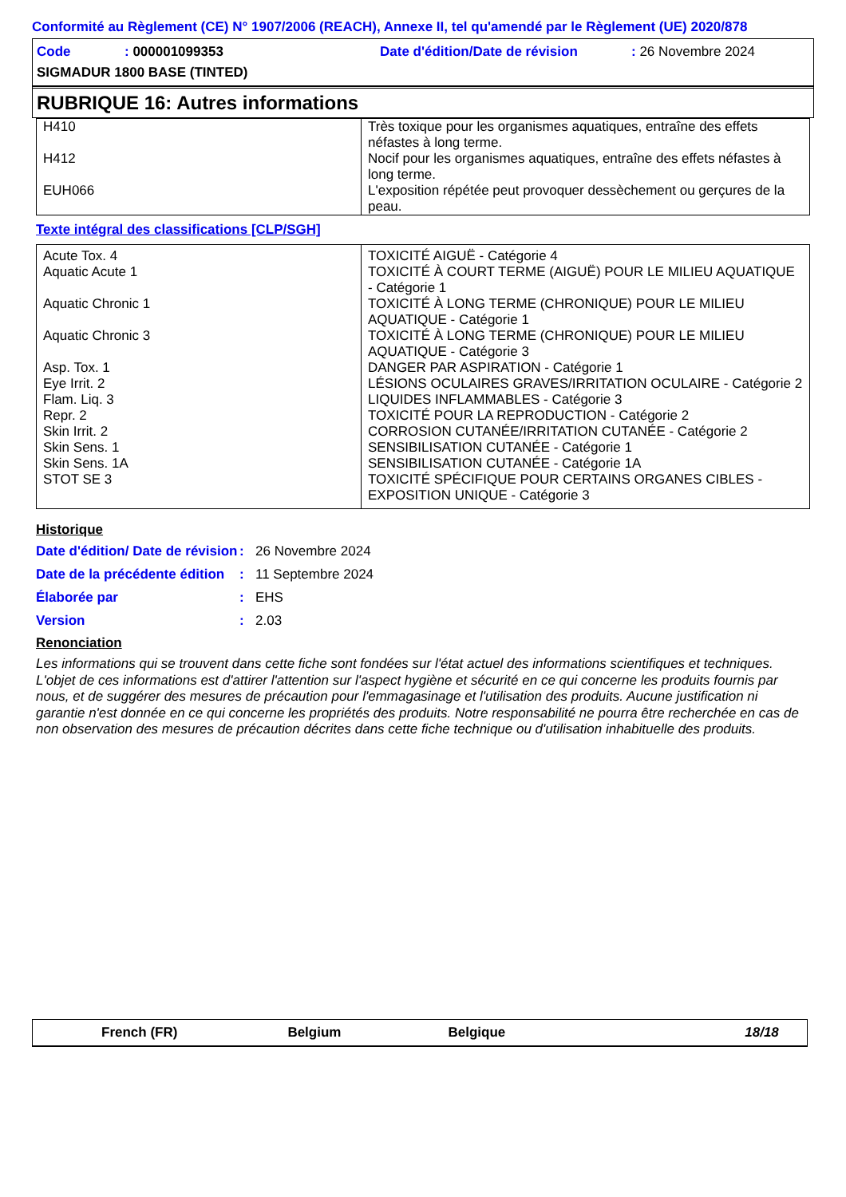Conformité au Règlement (CE) N° 1907/2006 (REACH), Annexe II, tel qu'amendé par le Règlement (UE) 2020/878
| Code | : 000001099353 | Date d'édition/Date de révision | : 26 Novembre 2024 |
| SIGMADUR 1800 BASE (TINTED) | | | |
RUBRIQUE 16: Autres informations
| H410 | Très toxique pour les organismes aquatiques, entraîne des effets néfastes à long terme. |
| H412 | Nocif pour les organismes aquatiques, entraîne des effets néfastes à long terme. |
| EUH066 | L'exposition répétée peut provoquer dessèchement ou gerçures de la peau. |
Texte intégral des classifications [CLP/SGH]
| Acute Tox. 4 | TOXICITÉ AIGUË - Catégorie 4 |
| Aquatic Acute 1 | TOXICITÉ À COURT TERME (AIGUË) POUR LE MILIEU AQUATIQUE - Catégorie 1 |
| Aquatic Chronic 1 | TOXICITÉ À LONG TERME (CHRONIQUE) POUR LE MILIEU AQUATIQUE - Catégorie 1 |
| Aquatic Chronic 3 | TOXICITÉ À LONG TERME (CHRONIQUE) POUR LE MILIEU AQUATIQUE - Catégorie 3 |
| Asp. Tox. 1 | DANGER PAR ASPIRATION - Catégorie 1 |
| Eye Irrit. 2 | LÉSIONS OCULAIRES GRAVES/IRRITATION OCULAIRE - Catégorie 2 |
| Flam. Liq. 3 | LIQUIDES INFLAMMABLES - Catégorie 3 |
| Repr. 2 | TOXICITÉ POUR LA REPRODUCTION - Catégorie 2 |
| Skin Irrit. 2 | CORROSION CUTANÉE/IRRITATION CUTANÉE - Catégorie 2 |
| Skin Sens. 1 | SENSIBILISATION CUTANÉE - Catégorie 1 |
| Skin Sens. 1A | SENSIBILISATION CUTANÉE - Catégorie 1A |
| STOT SE 3 | TOXICITÉ SPÉCIFIQUE POUR CERTAINS ORGANES CIBLES - EXPOSITION UNIQUE - Catégorie 3 |
Historique
Date d'édition/ Date de révision
: 26 Novembre 2024
Date de la précédente édition
: 11 Septembre 2024
Élaborée par : EHS
Version : 2.03
Renonciation
Les informations qui se trouvent dans cette fiche sont fondées sur l'état actuel des informations scientifiques et techniques. L'objet de ces informations est d'attirer l'attention sur l'aspect hygiène et sécurité en ce qui concerne les produits fournis par nous, et de suggérer des mesures de précaution pour l'emmagasinage et l'utilisation des produits. Aucune justification ni garantie n'est donnée en ce qui concerne les propriétés des produits. Notre responsabilité ne pourra être recherchée en cas de non observation des mesures de précaution décrites dans cette fiche technique ou d'utilisation inhabituelle des produits.
French (FR) Belgium Belgique 18/18